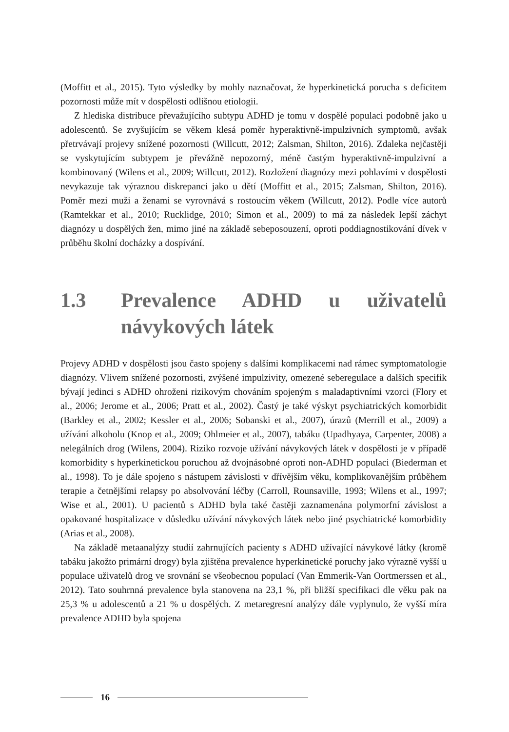(Moffitt et al., 2015). Tyto výsledky by mohly naznačovat, že hyperkinetická porucha s deficitem pozornosti může mít v dospělosti odlišnou etiologii.
Z hlediska distribuce převažujícího subtypu ADHD je tomu v dospělé populaci podobně jako u adolescentů. Se zvyšujícím se věkem klesá poměr hyperaktivně-impulzivních symptomů, avšak přetrvávají projevy snížené pozornosti (Willcutt, 2012; Zalsman, Shilton, 2016). Zdaleka nejčastěji se vyskytujícím subtypem je převážně nepozorný, méně častým hyperaktivně-impulzivní a kombinovaný (Wilens et al., 2009; Willcutt, 2012). Rozložení diagnózy mezi pohlavími v dospělosti nevykazuje tak výraznou diskrepanci jako u dětí (Moffitt et al., 2015; Zalsman, Shilton, 2016). Poměr mezi muži a ženami se vyrovnává s rostoucím věkem (Willcutt, 2012). Podle více autorů (Ramtekkar et al., 2010; Rucklidge, 2010; Simon et al., 2009) to má za následek lepší záchyt diagnózy u dospělých žen, mimo jiné na základě sebeposouzení, oproti poddiagnostikování dívek v průběhu školní docházky a dospívání.
1.3 Prevalence ADHD u uživatelů návykových látek
Projevy ADHD v dospělosti jsou často spojeny s dalšími komplikacemi nad rámec symptomatologie diagnózy. Vlivem snížené pozornosti, zvýšené impulzivity, omezené seberegulace a dalších specifik bývají jedinci s ADHD ohroženi rizikovým chováním spojeným s maladaptivními vzorci (Flory et al., 2006; Jerome et al., 2006; Pratt et al., 2002). Častý je také výskyt psychiatrických komorbidit (Barkley et al., 2002; Kessler et al., 2006; Sobanski et al., 2007), úrazů (Merrill et al., 2009) a užívání alkoholu (Knop et al., 2009; Ohlmeier et al., 2007), tabáku (Upadhyaya, Carpenter, 2008) a nelegálních drog (Wilens, 2004). Riziko rozvoje užívání návykových látek v dospělosti je v případě komorbidity s hyperkinetickou poruchou až dvojnásobné oproti non-ADHD populaci (Biederman et al., 1998). To je dále spojeno s nástupem závislosti v dřívějším věku, komplikovanějším průběhem terapie a četnějšími relapsy po absolvování léčby (Carroll, Rounsaville, 1993; Wilens et al., 1997; Wise et al., 2001). U pacientů s ADHD byla také častěji zaznamenána polymorfní závislost a opakované hospitalizace v důsledku užívání návykových látek nebo jiné psychiatrické komorbidity (Arias et al., 2008).
Na základě metaanalýzy studií zahrnujících pacienty s ADHD užívající návykové látky (kromě tabáku jakožto primární drogy) byla zjištěna prevalence hyperkinetické poruchy jako výrazně vyšší u populace uživatelů drog ve srovnání se všeobecnou populací (Van Emmerik-Van Oortmerssen et al., 2012). Tato souhrnná prevalence byla stanovena na 23,1 %, při bližší specifikaci dle věku pak na 25,3 % u adolescentů a 21 % u dospělých. Z metaregresní analýzy dále vyplynulo, že vyšší míra prevalence ADHD byla spojena
16